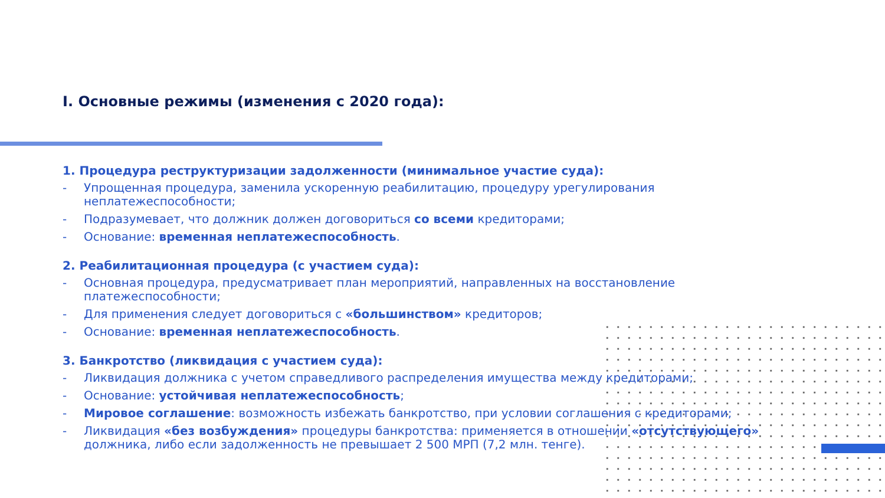I. Основные режимы (изменения с 2020 года):
1. Процедура реструктуризации задолженности (минимальное участие суда):
- Упрощенная процедура, заменила ускоренную реабилитацию, процедуру урегулирования неплатежеспособности;
- Подразумевает, что должник должен договориться со всеми кредиторами;
- Основание: временная неплатежеспособность.
2. Реабилитационная процедура (с участием суда):
- Основная процедура, предусматривает план мероприятий, направленных на восстановление платежеспособности;
- Для применения следует договориться с «большинством» кредиторов;
- Основание: временная неплатежеспособность.
3. Банкротство (ликвидация с участием суда):
- Ликвидация должника с учетом справедливого распределения имущества между кредиторами;
- Основание: устойчивая неплатежеспособность;
- Мировое соглашение: возможность избежать банкротство, при условии соглашения с кредиторами;
- Ликвидация «без возбуждения» процедуры банкротства: применяется в отношении «отсутствующего» должника, либо если задолженность не превышает 2 500 МРП (7,2 млн. тенге).